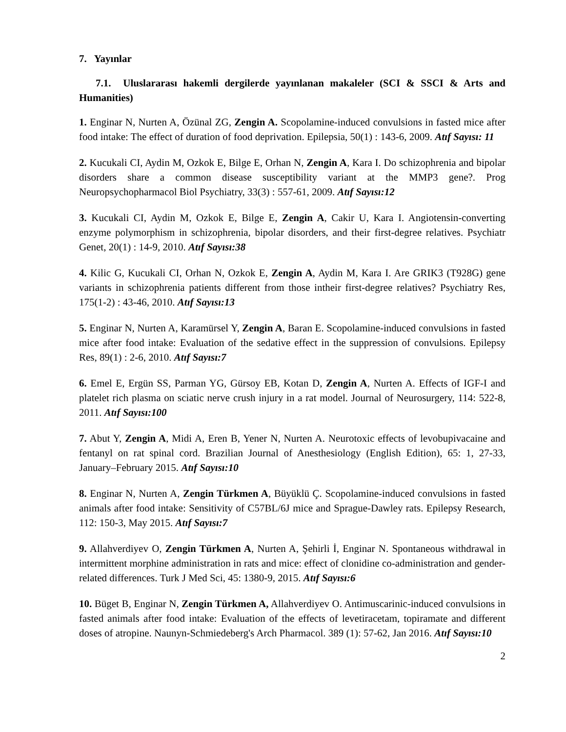7. Yayınlar
7.1. Uluslararası hakemli dergilerde yayınlanan makaleler (SCI & SSCI & Arts and Humanities)
1. Enginar N, Nurten A, Özünal ZG, Zengin A. Scopolamine-induced convulsions in fasted mice after food intake: The effect of duration of food deprivation. Epilepsia, 50(1) : 143-6, 2009. Atıf Sayısı: 11
2. Kucukali CI, Aydin M, Ozkok E, Bilge E, Orhan N, Zengin A, Kara I. Do schizophrenia and bipolar disorders share a common disease susceptibility variant at the MMP3 gene?. Prog Neuropsychopharmacol Biol Psychiatry, 33(3) : 557-61, 2009. Atıf Sayısı:12
3. Kucukali CI, Aydin M, Ozkok E, Bilge E, Zengin A, Cakir U, Kara I. Angiotensin-converting enzyme polymorphism in schizophrenia, bipolar disorders, and their first-degree relatives. Psychiatr Genet, 20(1) : 14-9, 2010. Atıf Sayısı:38
4. Kilic G, Kucukali CI, Orhan N, Ozkok E, Zengin A, Aydin M, Kara I. Are GRIK3 (T928G) gene variants in schizophrenia patients different from those intheir first-degree relatives? Psychiatry Res, 175(1-2) : 43-46, 2010. Atıf Sayısı:13
5. Enginar N, Nurten A, Karamürsel Y, Zengin A, Baran E. Scopolamine-induced convulsions in fasted mice after food intake: Evaluation of the sedative effect in the suppression of convulsions. Epilepsy Res, 89(1) : 2-6, 2010. Atıf Sayısı:7
6. Emel E, Ergün SS, Parman YG, Gürsoy EB, Kotan D, Zengin A, Nurten A. Effects of IGF-I and platelet rich plasma on sciatic nerve crush injury in a rat model. Journal of Neurosurgery, 114: 522-8, 2011. Atıf Sayısı:100
7. Abut Y, Zengin A, Midi A, Eren B, Yener N, Nurten A. Neurotoxic effects of levobupivacaine and fentanyl on rat spinal cord. Brazilian Journal of Anesthesiology (English Edition), 65: 1, 27-33, January–February 2015. Atıf Sayısı:10
8. Enginar N, Nurten A, Zengin Türkmen A, Büyüklü Ç. Scopolamine-induced convulsions in fasted animals after food intake: Sensitivity of C57BL/6J mice and Sprague-Dawley rats. Epilepsy Research, 112: 150-3, May 2015. Atıf Sayısı:7
9. Allahverdiyev O, Zengin Türkmen A, Nurten A, Şehirli İ, Enginar N. Spontaneous withdrawal in intermittent morphine administration in rats and mice: effect of clonidine co-administration and gender-related differences. Turk J Med Sci, 45: 1380-9, 2015. Atıf Sayısı:6
10. Büget B, Enginar N, Zengin Türkmen A, Allahverdiyev O. Antimuscarinic-induced convulsions in fasted animals after food intake: Evaluation of the effects of levetiracetam, topiramate and different doses of atropine. Naunyn-Schmiedeberg's Arch Pharmacol. 389 (1): 57-62, Jan 2016. Atıf Sayısı:10
2